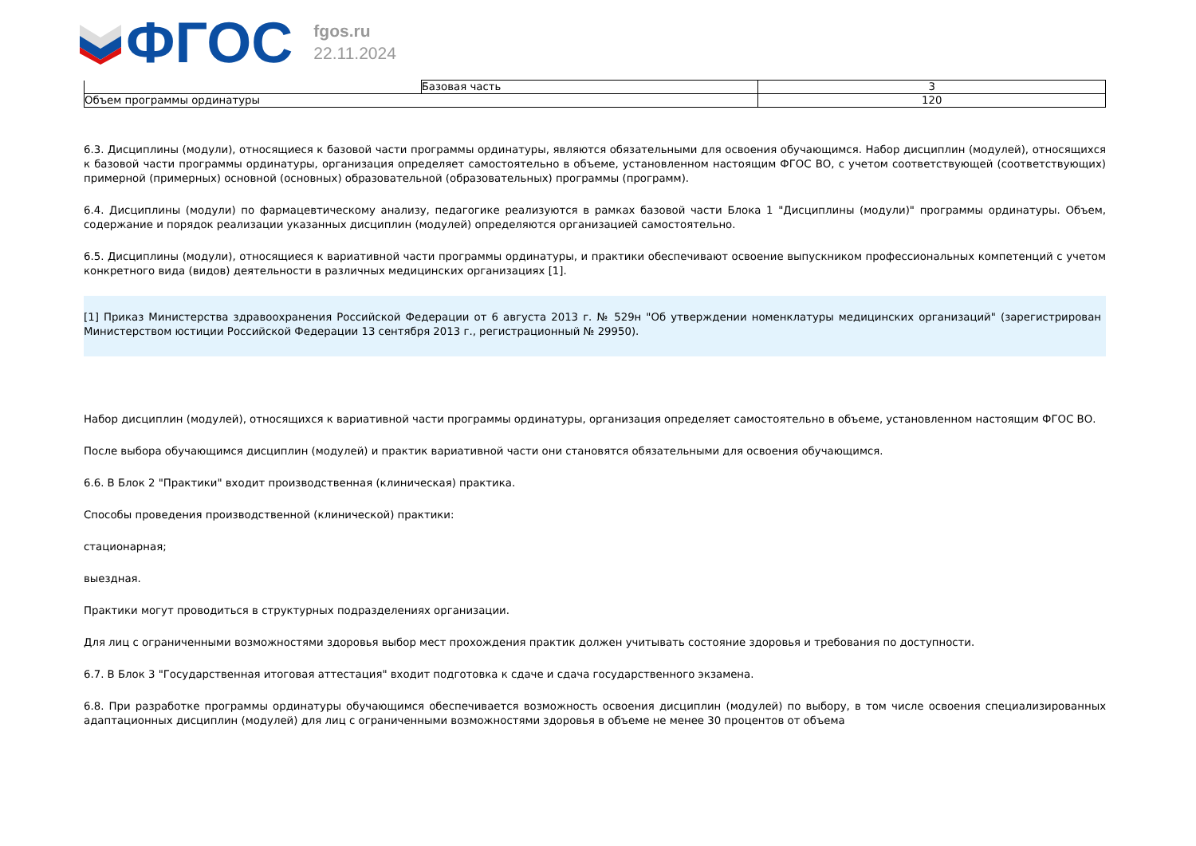ФГОС
fgos.ru
22.11.2024
| | Базовая часть | 3 |
| Объем программы ординатуры | | 120 |
6.3. Дисциплины (модули), относящиеся к базовой части программы ординатуры, являются обязательными для освоения обучающимся. Набор дисциплин (модулей), относящихся к базовой части программы ординатуры, организация определяет самостоятельно в объеме, установленном настоящим ФГОС ВО, с учетом соответствующей (соответствующих) примерной (примерных) основной (основных) образовательной (образовательных) программы (программ).
6.4. Дисциплины (модули) по фармацевтическому анализу, педагогике реализуются в рамках базовой части Блока 1 "Дисциплины (модули)" программы ординатуры. Объем, содержание и порядок реализации указанных дисциплин (модулей) определяются организацией самостоятельно.
6.5. Дисциплины (модули), относящиеся к вариативной части программы ординатуры, и практики обеспечивают освоение выпускником профессиональных компетенций с учетом конкретного вида (видов) деятельности в различных медицинских организациях [1].
[1] Приказ Министерства здравоохранения Российской Федерации от 6 августа 2013 г. № 529н "Об утверждении номенклатуры медицинских организаций" (зарегистрирован Министерством юстиции Российской Федерации 13 сентября 2013 г., регистрационный № 29950).
Набор дисциплин (модулей), относящихся к вариативной части программы ординатуры, организация определяет самостоятельно в объеме, установленном настоящим ФГОС ВО.
После выбора обучающимся дисциплин (модулей) и практик вариативной части они становятся обязательными для освоения обучающимся.
6.6. В Блок 2 "Практики" входит производственная (клиническая) практика.
Способы проведения производственной (клинической) практики:
стационарная;
выездная.
Практики могут проводиться в структурных подразделениях организации.
Для лиц с ограниченными возможностями здоровья выбор мест прохождения практик должен учитывать состояние здоровья и требования по доступности.
6.7. В Блок 3 "Государственная итоговая аттестация" входит подготовка к сдаче и сдача государственного экзамена.
6.8. При разработке программы ординатуры обучающимся обеспечивается возможность освоения дисциплин (модулей) по выбору, в том числе освоения специализированных адаптационных дисциплин (модулей) для лиц с ограниченными возможностями здоровья в объеме не менее 30 процентов от объема